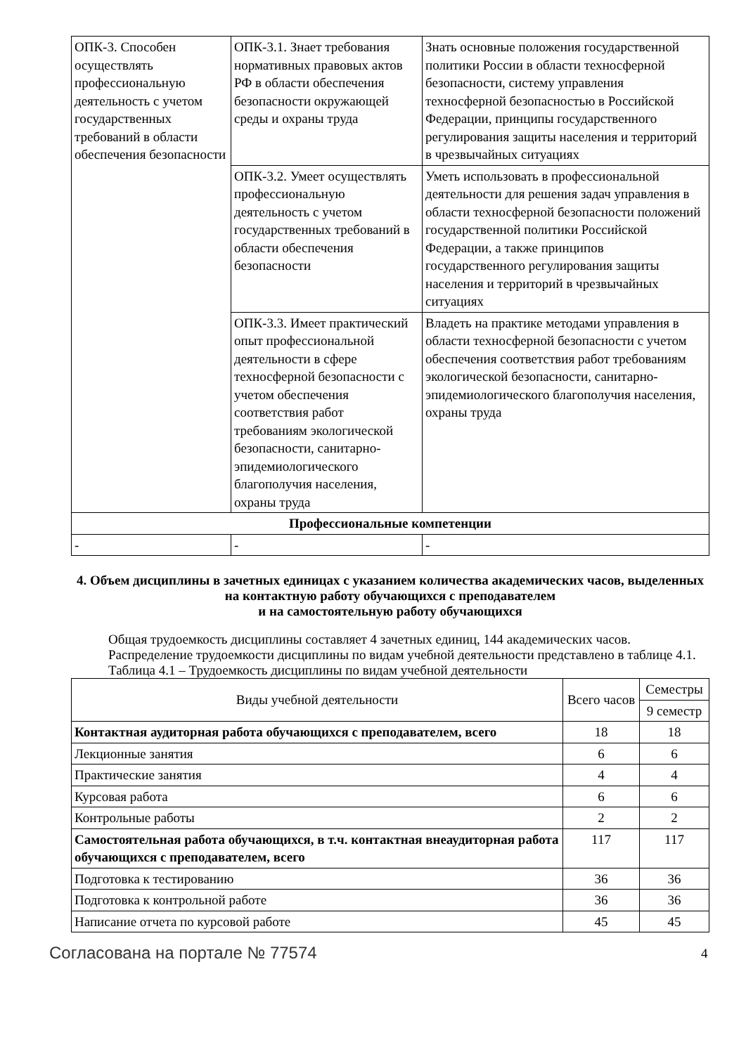| ОПК-3. Способен осуществлять профессиональную деятельность с учетом государственных требований в области обеспечения безопасности | ОПК-3.1. Знает требования нормативных правовых актов РФ в области обеспечения безопасности окружающей среды и охраны труда | Знать основные положения государственной политики России в области техносферной безопасности, систему управления техносферной безопасностью в Российской Федерации, принципы государственного регулирования защиты населения и территорий в чрезвычайных ситуациях |
| | ОПК-3.2. Умеет осуществлять профессиональную деятельность с учетом государственных требований в области обеспечения безопасности | Уметь использовать в профессиональной деятельности для решения задач управления в области техносферной безопасности положений государственной политики Российской Федерации, а также принципов государственного регулирования защиты населения и территорий в чрезвычайных ситуациях |
| | ОПК-3.3. Имеет практический опыт профессиональной деятельности в сфере техносферной безопасности с учетом обеспечения соответствия работ требованиям экологической безопасности, санитарно-эпидемиологического благополучия населения, охраны труда | Владеть на практике методами управления в области техносферной безопасности с учетом обеспечения соответствия работ требованиям экологической безопасности, санитарно-эпидемиологического благополучия населения, охраны труда |
| Профессиональные компетенции | | |
| - | - | - |
4. Объем дисциплины в зачетных единицах с указанием количества академических часов, выделенных на контактную работу обучающихся с преподавателем
и на самостоятельную работу обучающихся
Общая трудоемкость дисциплины составляет 4 зачетных единиц, 144 академических часов.
Распределение трудоемкости дисциплины по видам учебной деятельности представлено в таблице 4.1.
Таблица 4.1 – Трудоемкость дисциплины по видам учебной деятельности
| Виды учебной деятельности | Всего часов | Семестры |
| --- | --- | --- |
| | | 9 семестр |
| Контактная аудиторная работа обучающихся с преподавателем, всего | 18 | 18 |
| Лекционные занятия | 6 | 6 |
| Практические занятия | 4 | 4 |
| Курсовая работа | 6 | 6 |
| Контрольные работы | 2 | 2 |
| Самостоятельная работа обучающихся, в т.ч. контактная внеаудиторная работа обучающихся с преподавателем, всего | 117 | 117 |
| Подготовка к тестированию | 36 | 36 |
| Подготовка к контрольной работе | 36 | 36 |
| Написание отчета по курсовой работе | 45 | 45 |
Согласована на портале № 77574 4